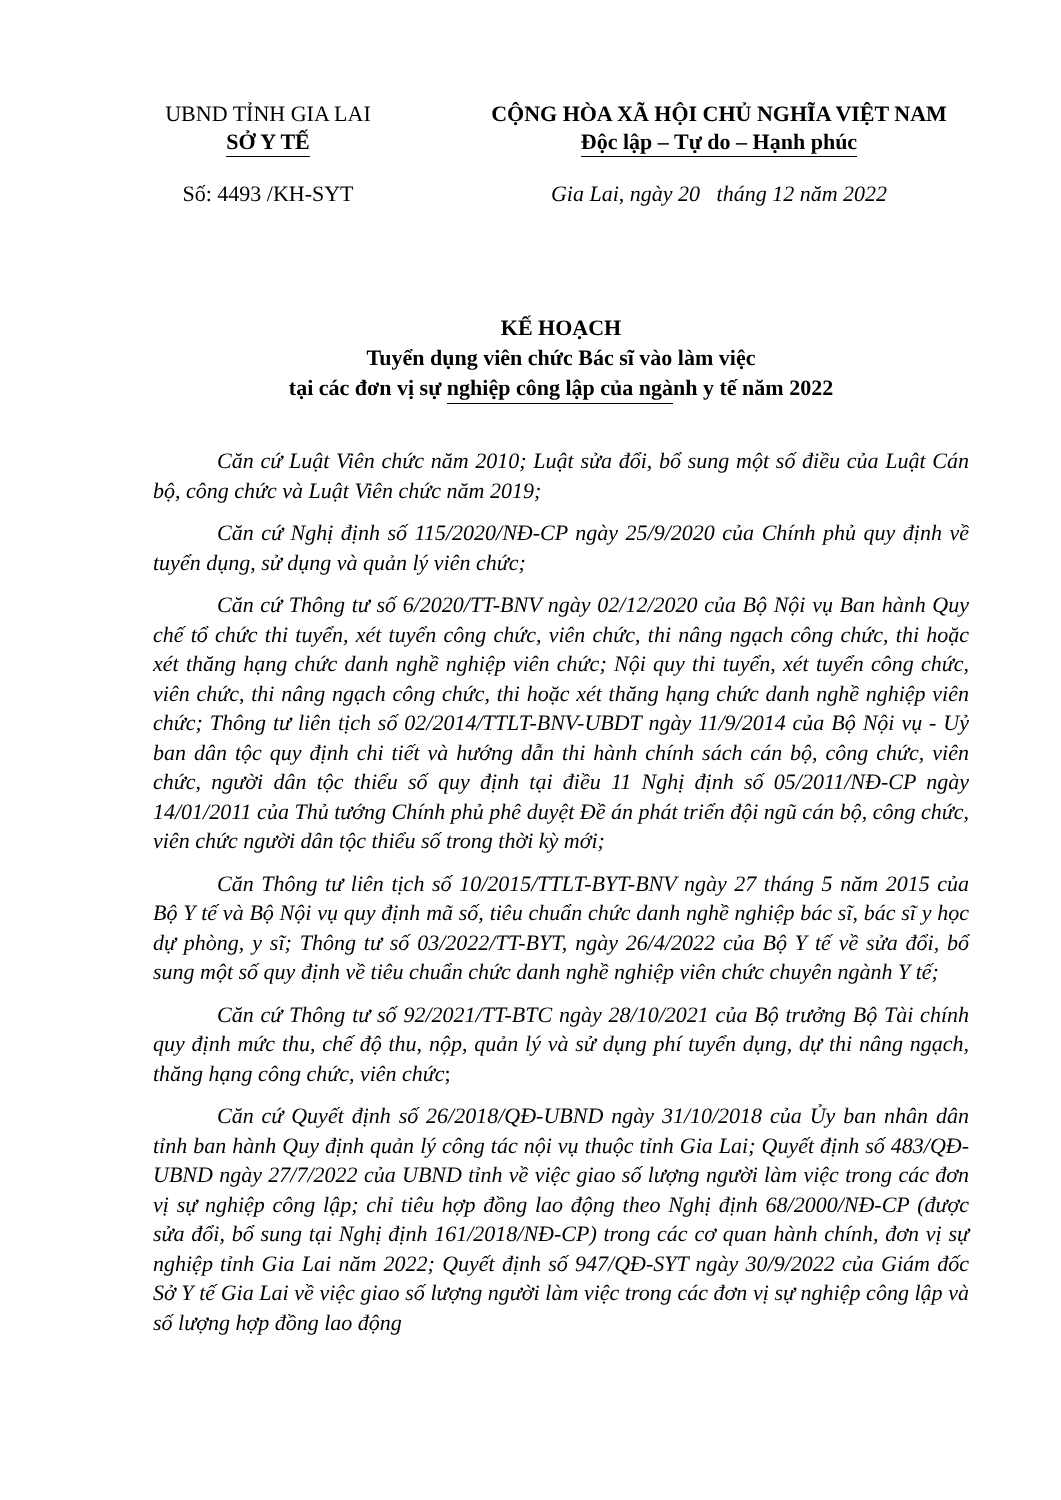UBND TỈNH GIA LAI
SỞ Y TẾ
CỘNG HÒA XÃ HỘI CHỦ NGHĨA VIỆT NAM
Độc lập – Tự do – Hạnh phúc
Số: 4493 /KH-SYT Gia Lai, ngày 20 tháng 12 năm 2022
KẾ HOẠCH
Tuyển dụng viên chức Bác sĩ vào làm việc
tại các đơn vị sự nghiệp công lập của ngành y tế năm 2022
Căn cứ Luật Viên chức năm 2010; Luật sửa đổi, bổ sung một số điều của Luật Cán bộ, công chức và Luật Viên chức năm 2019;
Căn cứ Nghị định số 115/2020/NĐ-CP ngày 25/9/2020 của Chính phủ quy định về tuyển dụng, sử dụng và quản lý viên chức;
Căn cứ Thông tư số 6/2020/TT-BNV ngày 02/12/2020 của Bộ Nội vụ Ban hành Quy chế tổ chức thi tuyển, xét tuyển công chức, viên chức, thi nâng ngạch công chức, thi hoặc xét thăng hạng chức danh nghề nghiệp viên chức; Nội quy thi tuyển, xét tuyển công chức, viên chức, thi nâng ngạch công chức, thi hoặc xét thăng hạng chức danh nghề nghiệp viên chức; Thông tư liên tịch số 02/2014/TTLT-BNV-UBDT ngày 11/9/2014 của Bộ Nội vụ - Uỷ ban dân tộc quy định chi tiết và hướng dẫn thi hành chính sách cán bộ, công chức, viên chức, người dân tộc thiểu số quy định tại điều 11 Nghị định số 05/2011/NĐ-CP ngày 14/01/2011 của Thủ tướng Chính phủ phê duyệt Đề án phát triển đội ngũ cán bộ, công chức, viên chức người dân tộc thiểu số trong thời kỳ mới;
Căn Thông tư liên tịch số 10/2015/TTLT-BYT-BNV ngày 27 tháng 5 năm 2015 của Bộ Y tế và Bộ Nội vụ quy định mã số, tiêu chuẩn chức danh nghề nghiệp bác sĩ, bác sĩ y học dự phòng, y sĩ; Thông tư số 03/2022/TT-BYT, ngày 26/4/2022 của Bộ Y tế về sửa đổi, bổ sung một số quy định về tiêu chuẩn chức danh nghề nghiệp viên chức chuyên ngành Y tế;
Căn cứ Thông tư số 92/2021/TT-BTC ngày 28/10/2021 của Bộ trưởng Bộ Tài chính quy định mức thu, chế độ thu, nộp, quản lý và sử dụng phí tuyển dụng, dự thi nâng ngạch, thăng hạng công chức, viên chức;
Căn cứ Quyết định số 26/2018/QĐ-UBND ngày 31/10/2018 của Ủy ban nhân dân tỉnh ban hành Quy định quản lý công tác nội vụ thuộc tỉnh Gia Lai; Quyết định số 483/QĐ-UBND ngày 27/7/2022 của UBND tỉnh về việc giao số lượng người làm việc trong các đơn vị sự nghiệp công lập; chỉ tiêu hợp đồng lao động theo Nghị định 68/2000/NĐ-CP (được sửa đổi, bổ sung tại Nghị định 161/2018/NĐ-CP) trong các cơ quan hành chính, đơn vị sự nghiệp tỉnh Gia Lai năm 2022; Quyết định số 947/QĐ-SYT ngày 30/9/2022 của Giám đốc Sở Y tế Gia Lai về việc giao số lượng người làm việc trong các đơn vị sự nghiệp công lập và số lượng hợp đồng lao động